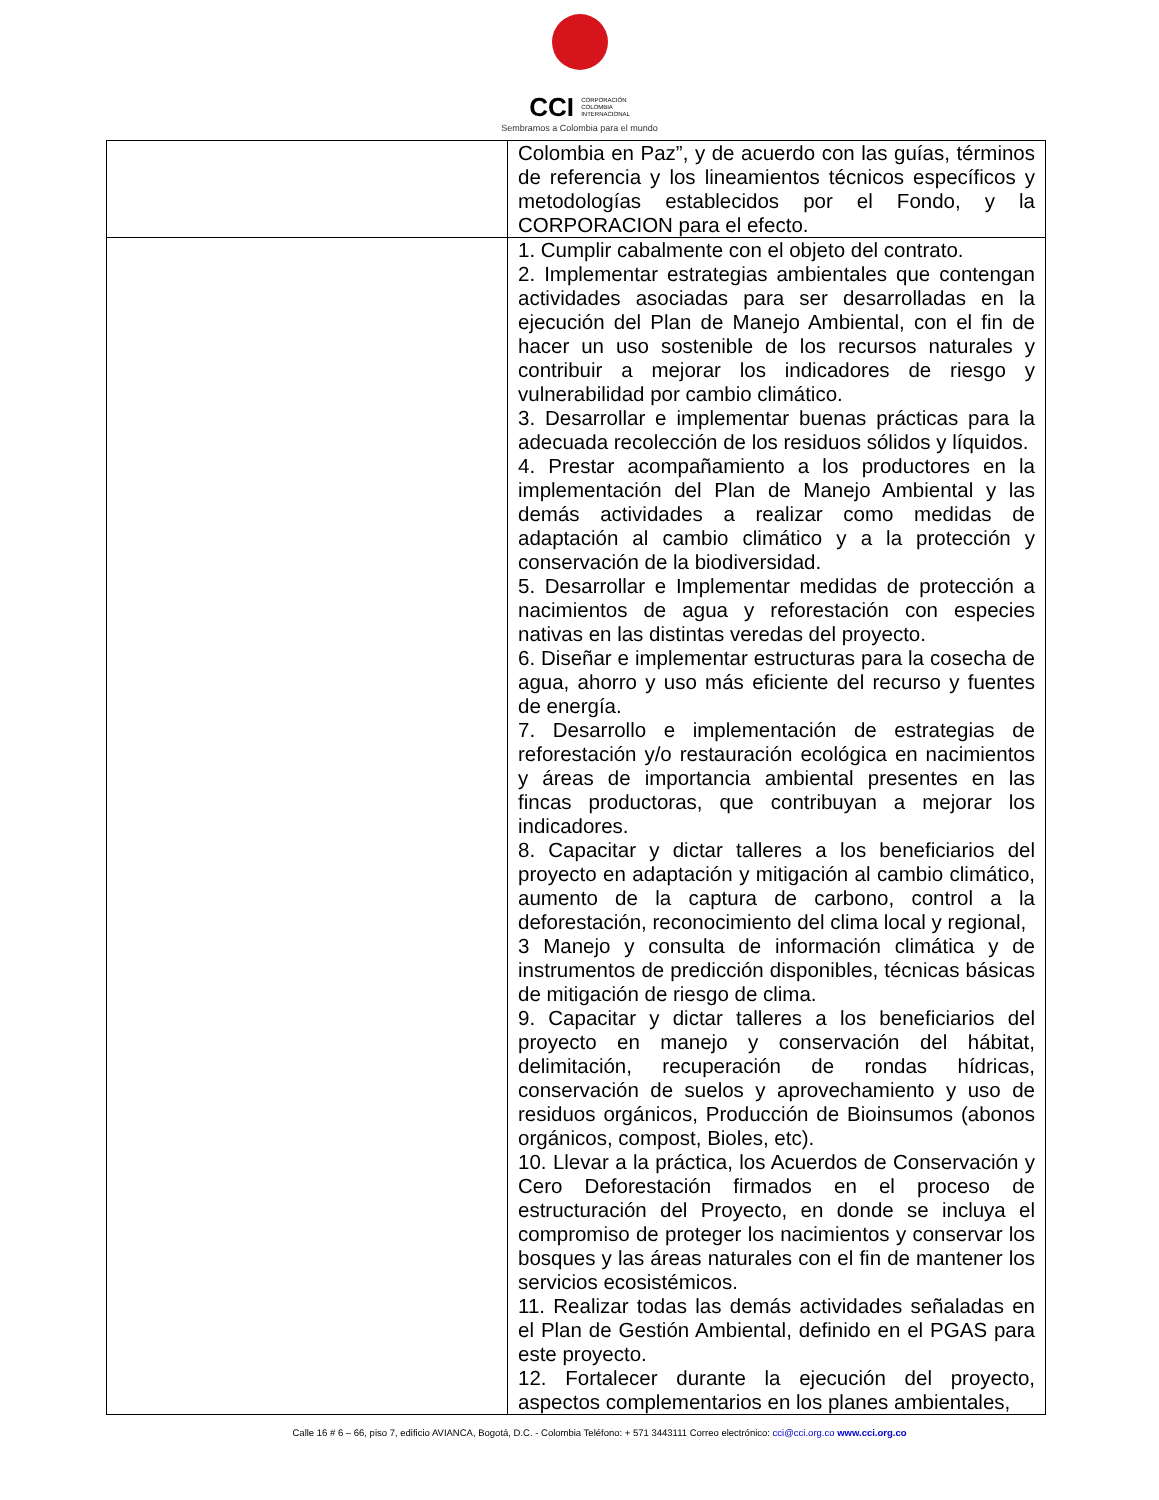CCI CORPORACIÓN
COLOMBIA
INTERNACIONAL
Sembramos a Colombia para el mundo
| | Colombia en Paz”, y de acuerdo con las guías, términos de referencia y los lineamientos técnicos específicos y metodologías establecidos por el Fondo, y la CORPORACION para el efecto. |
| | 1. Cumplir cabalmente con el objeto del contrato. 2. Implementar estrategias ambientales que contengan actividades asociadas para ser desarrolladas en la ejecución del Plan de Manejo Ambiental, con el fin de hacer un uso sostenible de los recursos naturales y contribuir a mejorar los indicadores de riesgo y vulnerabilidad por cambio climático. 3. Desarrollar e implementar buenas prácticas para la adecuada recolección de los residuos sólidos y líquidos. 4. Prestar acompañamiento a los productores en la implementación del Plan de Manejo Ambiental y las demás actividades a realizar como medidas de adaptación al cambio climático y a la protección y conservación de la biodiversidad. 5. Desarrollar e Implementar medidas de protección a nacimientos de agua y reforestación con especies nativas en las distintas veredas del proyecto. 6. Diseñar e implementar estructuras para la cosecha de agua, ahorro y uso más eficiente del recurso y fuentes de energía. 7. Desarrollo e implementación de estrategias de reforestación y/o restauración ecológica en nacimientos y áreas de importancia ambiental presentes en las fincas productoras, que contribuyan a mejorar los indicadores. 8. Capacitar y dictar talleres a los beneficiarios del proyecto en adaptación y mitigación al cambio climático, aumento de la captura de carbono, control a la deforestación, reconocimiento del clima local y regional, 3 Manejo y consulta de información climática y de instrumentos de predicción disponibles, técnicas básicas de mitigación de riesgo de clima. 9. Capacitar y dictar talleres a los beneficiarios del proyecto en manejo y conservación del hábitat, delimitación, recuperación de rondas hídricas, conservación de suelos y aprovechamiento y uso de residuos orgánicos, Producción de Bioinsumos (abonos orgánicos, compost, Bioles, etc). 10. Llevar a la práctica, los Acuerdos de Conservación y Cero Deforestación firmados en el proceso de estructuración del Proyecto, en donde se incluya el compromiso de proteger los nacimientos y conservar los bosques y las áreas naturales con el fin de mantener los servicios ecosistémicos. 11. Realizar todas las demás actividades señaladas en el Plan de Gestión Ambiental, definido en el PGAS para este proyecto. 12. Fortalecer durante la ejecución del proyecto, aspectos complementarios en los planes ambientales, |
Calle 16 # 6 – 66, piso 7, edificio AVIANCA, Bogotá, D.C. - Colombia Teléfono: + 571 3443111 Correo electrónico: cci@cci.org.co www.cci.org.co